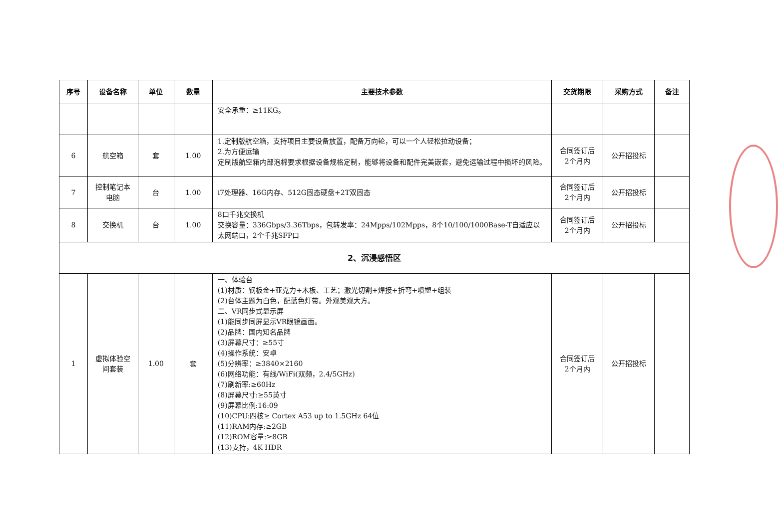| 序号 | 设备名称 | 单位 | 数量 | 主要技术参数 | 交货期限 | 采购方式 | 备注 |
| --- | --- | --- | --- | --- | --- | --- | --- |
| | | | | 安全承重：≥11KG。 | | | |
| 6 | 航空箱 | 套 | 1.00 | 1.定制版航空箱，支持项目主要设备放置，配备万向轮，可以一个人轻松拉动设备； 2.为方便运输 定制版航空箱内部泡棉要求根据设备规格定制，能够将设备和配件完美嵌套，避免运输过程中损坏的风险。 | 合同签订后 2个月内 | 公开招投标 | |
| 7 | 控制笔记本 电脑 | 台 | 1.00 | i7处理器、16G内存、512G固态硬盘+2T双固态 | 合同签订后 2个月内 | 公开招投标 | |
| 8 | 交换机 | 台 | 1.00 | 8口千兆交换机 交换容量：336Gbps/3.36Tbps，包转发率：24Mpps/102Mpps，8个10/100/1000Base-T自适应以太网端口，2个千兆SFP口 | 合同签订后 2个月内 | 公开招投标 | |
| 2、沉浸感悟区 | | | | | | | |
| 1 | 虚拟体验空 间套装 | 1.00 | 套 | 一、体验台 (1)材质：钢板金+亚克力+木板、工艺；激光切割+焊接+折弯+喷塑+组装 (2)台体主题为白色，配蓝色灯带。外观美观大方。 二、VR同步式显示屏 (1)能同步同屏显示VR眼镜画面。 (2)品牌：国内知名品牌 (3)屏幕尺寸：≥55寸 (4)操作系统：安卓 (5)分辨率：≥3840×2160 (6)网络功能：有线/WiFi(双频，2.4/5GHz) (7)刷新率:≥60Hz (8)屏幕尺寸:≥55英寸 (9)屏幕比例:16:09 (10)CPU:四核≥ Cortex A53 up to 1.5GHz 64位 (11)RAM内存:≥2GB (12)ROM容量:≥8GB (13)支持，4K HDR | 合同签订后 2个月内 | 公开招投标 | |